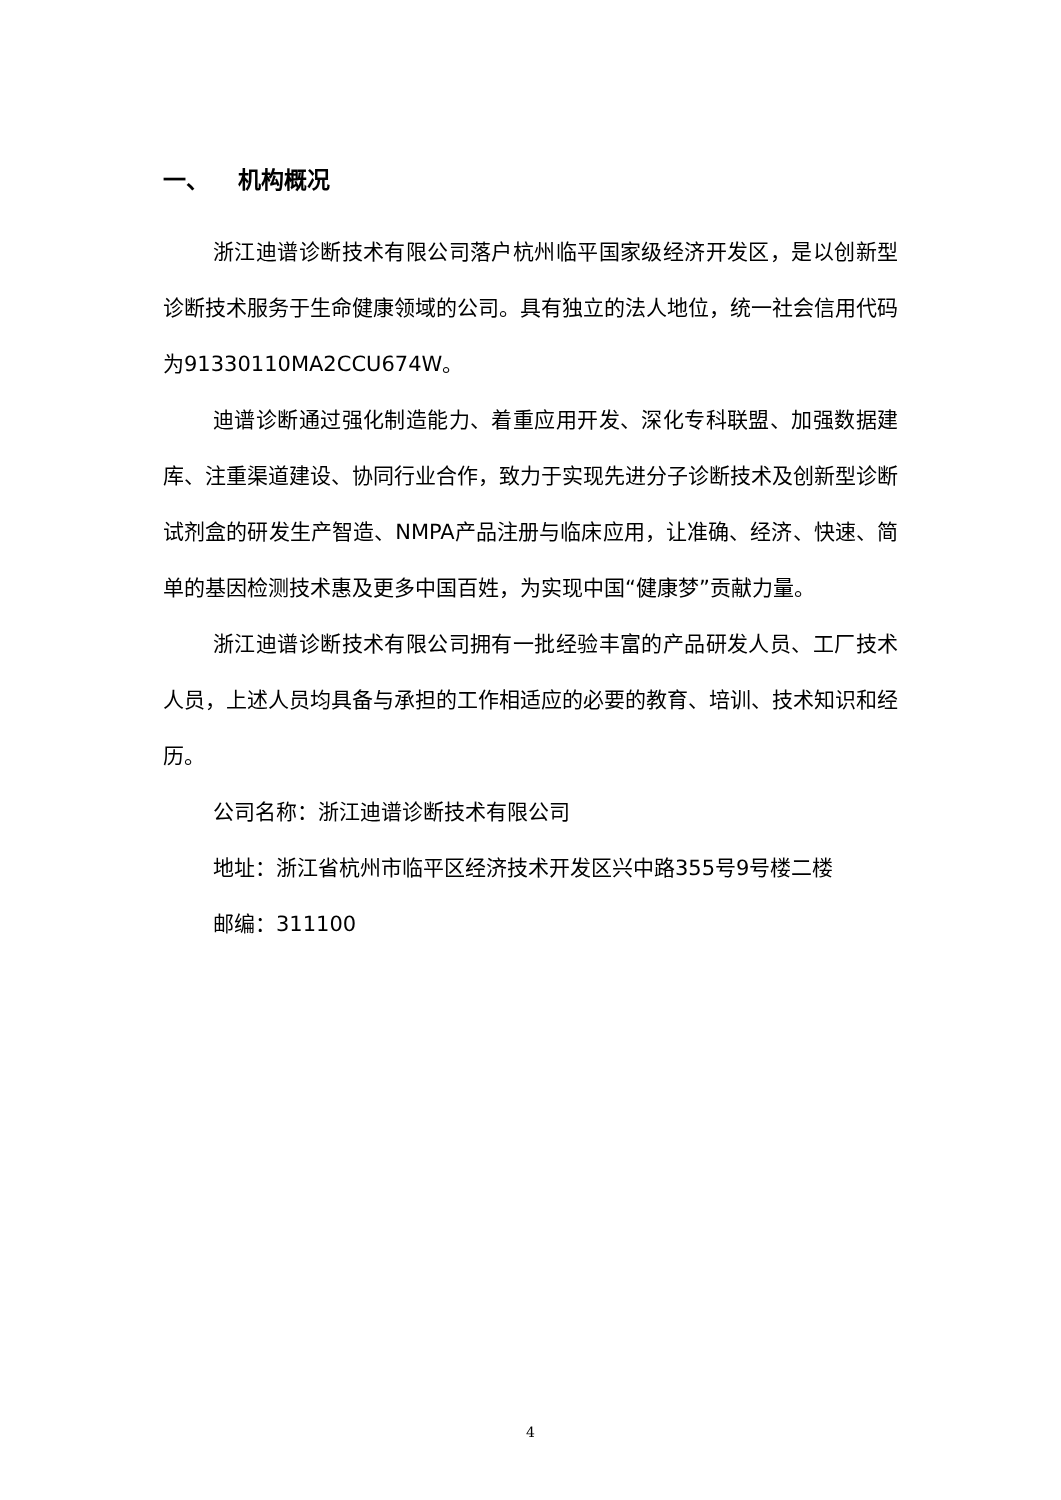一、 机构概况
浙江迪谱诊断技术有限公司落户杭州临平国家级经济开发区，是以创新型诊断技术服务于生命健康领域的公司。具有独立的法人地位，统一社会信用代码为91330110MA2CCU674W。
迪谱诊断通过强化制造能力、着重应用开发、深化专科联盟、加强数据建库、注重渠道建设、协同行业合作，致力于实现先进分子诊断技术及创新型诊断试剂盒的研发生产智造、NMPA产品注册与临床应用，让准确、经济、快速、简单的基因检测技术惠及更多中国百姓，为实现中国“健康梦”贡献力量。
浙江迪谱诊断技术有限公司拥有一批经验丰富的产品研发人员、工厂技术人员，上述人员均具备与承担的工作相适应的必要的教育、培训、技术知识和经历。
公司名称：浙江迪谱诊断技术有限公司
地址：浙江省杭州市临平区经济技术开发区兴中路355号9号楼二楼
邮编：311100
4